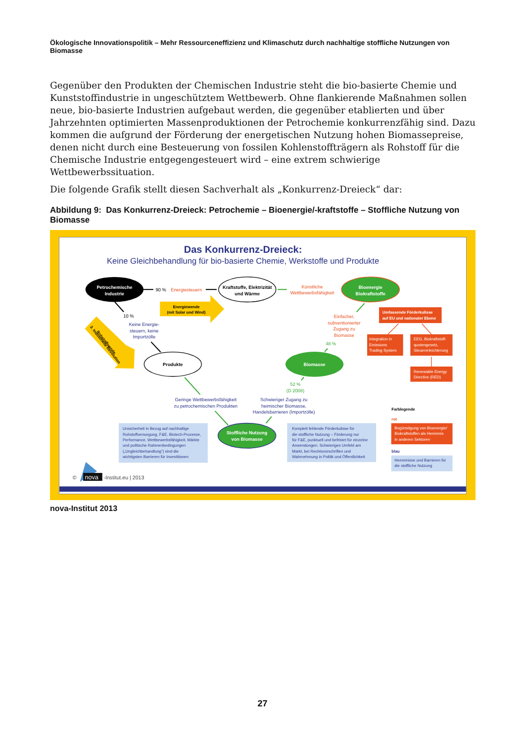Ökologische Innovationspolitik – Mehr Ressourceneffizienz und Klimaschutz durch nachhaltige stoffliche Nutzungen von Biomasse
Gegenüber den Produkten der Chemischen Industrie steht die bio-basierte Chemie und Kunststoffindustrie in ungeschütztem Wettbewerb. Ohne flankierende Maßnahmen sollen neue, bio-basierte Industrien aufgebaut werden, die gegenüber etablierten und über Jahrzehnten optimierten Massenproduktionen der Petrochemie konkurrenzfähig sind. Dazu kommen die aufgrund der Förderung der energetischen Nutzung hohen Biomassepreise, denen nicht durch eine Besteuerung von fossilen Kohlenstoffträgern als Rohstoff für die Chemische Industrie entgegengesteuert wird – eine extrem schwierige Wettbewerbssituation.
Die folgende Grafik stellt diesen Sachverhalt als „Konkurrenz-Dreieck“ dar:
Abbildung 9: Das Konkurrenz-Dreieck: Petrochemie – Bioenergie/-kraftstoffe – Stoffliche Nutzung von Biomasse
Das Konkurrenz-Dreieck:
Keine Gleichbehandlung für bio-basierte Chemie, Werkstoffe und Produkte
Petrochemische
Industrie
90 %
Energiesteuern
Kraftstoffe, Elektrizität
und Wärme
Künstliche
Wettbewerbsfähigkeit
Bioenergie
Biokraftstoffe
Energiewende
(mit Solar und Wind)
10 %
Keine Energie-
steuern, keine
Importzölle
Rohstoffwende
3. Industrielle Revolution
Produkte
Einfacher,
subventionierter
Zugang zu
Biomasse
48 %
Biomasse
Umfassende Förderkulisse
auf EU und nationaler Ebene
Integration in
Emissions
Trading System
EEG, Biokraftstoff-
quotengesetz,
Steuererleichterung
Renewable Energy
Directive (RED)
52 %
(D 2008)
Geringe Wettbewerbsfähigkeit
zu petrochemischen Produkten
Schwieriger Zugang zu
heimischer Biomasse,
Handelsbarrieren (Importzölle)
Farblegende
Unsicherheit in Bezug auf nachhaltige
Rohstoffversorgung, F&E, Biotech-Prozesse,
Performance, Wettbewerbsfähigkeit, Märkte
und politische Rahmenbedingungen
(„Ungleichbehandlung“) sind die
wichtigsten Barrieren für Investitionen
Stoffliche Nutzung
von Biomasse
Komplett fehlende Förderkulisse für
die stoffliche Nutzung – Förderung nur
für F&E, punktuell und befristet für einzelne
Anwendungen. Schwieriges Umfeld am
Markt, bei Rechtsvorschriften und
Wahrnehmung in Politik und Öffentlichkeit
rot
Begünstigung von Bioenergie/
Biokraftstoffen als Hemmnis
in anderen Sektoren
blau
Hemmnisse und Barrieren für
die stoffliche Nutzung
©
nova
-Institut.eu | 2013
nova-Institut 2013
27